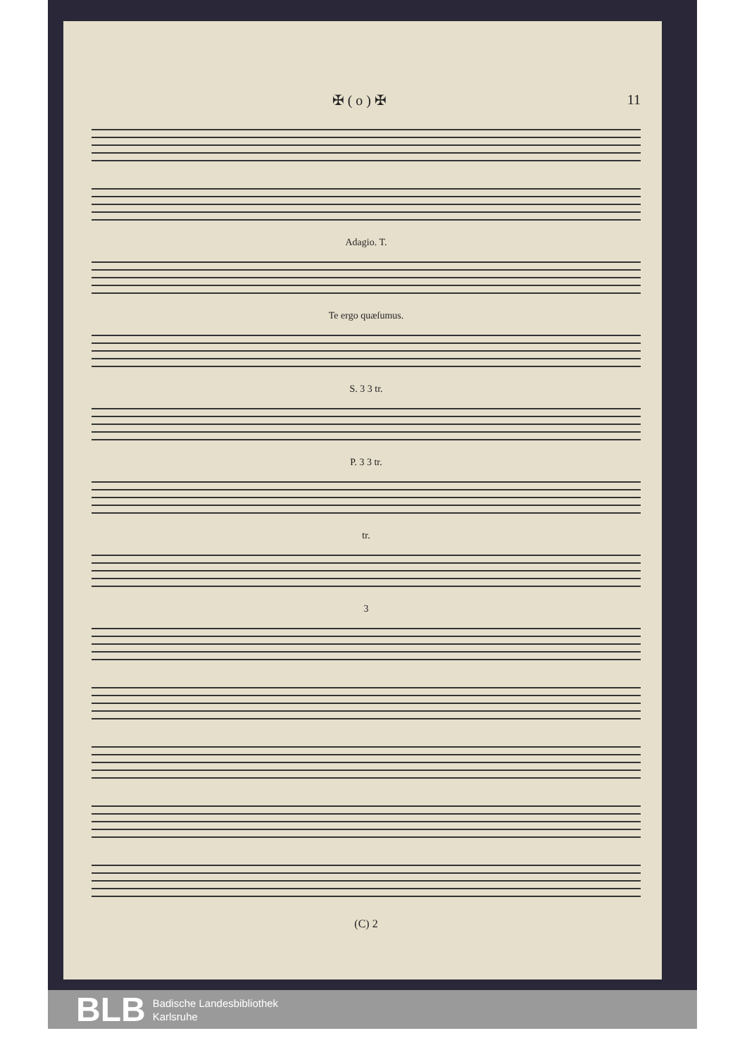✠ ( o ) ✠ 11
Adagio. T.
Te ergo quæſumus.
S. 3 3 tr.
P. 3 3 tr.
tr.
3
(C) 2
BLB
Badische Landesbibliothek
Karlsruhe